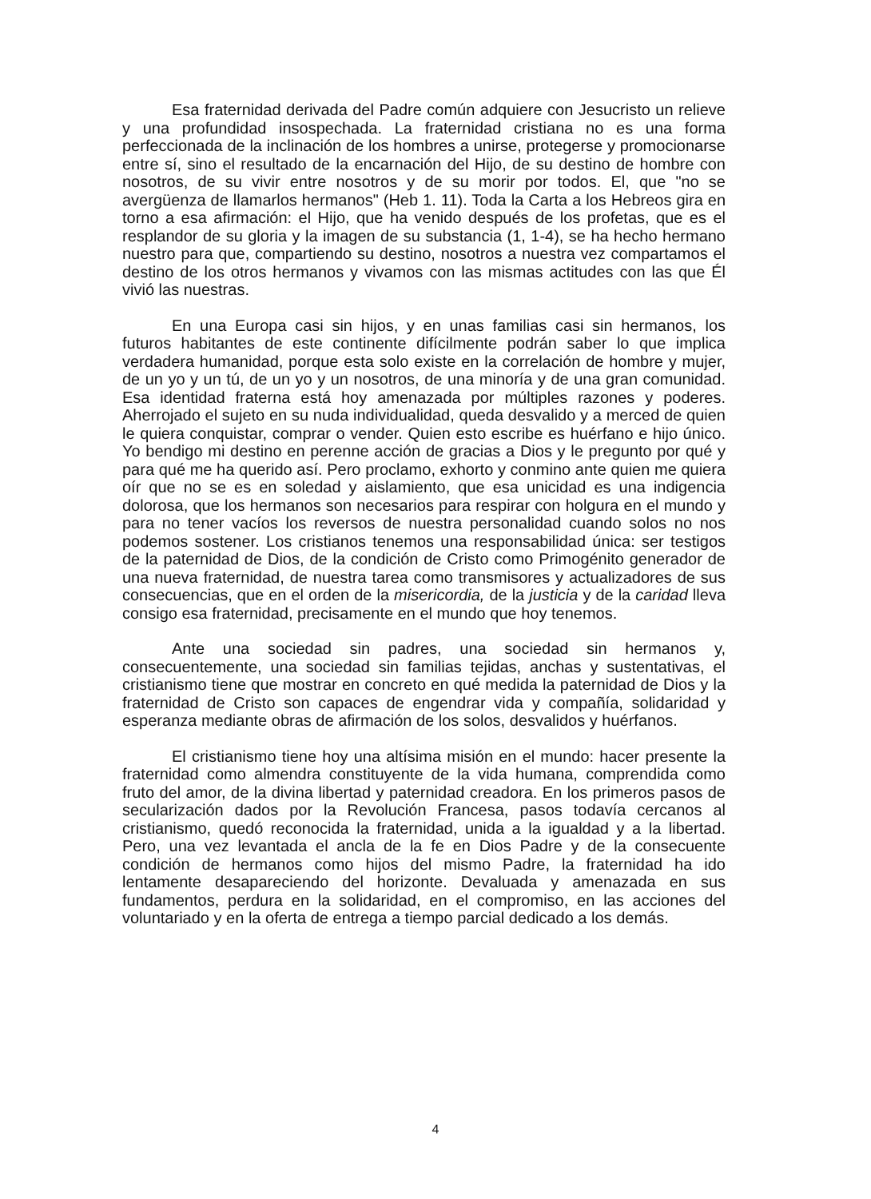Esa fraternidad derivada del Padre común adquiere con Jesucristo un relieve y una profundidad insospechada. La fraternidad cristiana no es una forma perfeccionada de la inclinación de los hombres a unirse, protegerse y promocionarse entre sí, sino el resultado de la encarnación del Hijo, de su destino de hombre con nosotros, de su vivir entre nosotros y de su morir por todos. El, que "no se avergüenza de llamarlos hermanos" (Heb 1. 11). Toda la Carta a los Hebreos gira en torno a esa afirmación: el Hijo, que ha venido después de los profetas, que es el resplandor de su gloria y la imagen de su substancia (1, 1-4), se ha hecho hermano nuestro para que, compartiendo su destino, nosotros a nuestra vez compartamos el destino de los otros hermanos y vivamos con las mismas actitudes con las que Él vivió las nuestras.
En una Europa casi sin hijos, y en unas familias casi sin hermanos, los futuros habitantes de este continente difícilmente podrán saber lo que implica verdadera humanidad, porque esta solo existe en la correlación de hombre y mujer, de un yo y un tú, de un yo y un nosotros, de una minoría y de una gran comunidad. Esa identidad fraterna está hoy amenazada por múltiples razones y poderes. Aherrojado el sujeto en su nuda individualidad, queda desvalido y a merced de quien le quiera conquistar, comprar o vender. Quien esto escribe es huérfano e hijo único. Yo bendigo mi destino en perenne acción de gracias a Dios y le pregunto por qué y para qué me ha querido así. Pero proclamo, exhorto y conmino ante quien me quiera oír que no se es en soledad y aislamiento, que esa unicidad es una indigencia dolorosa, que los hermanos son necesarios para respirar con holgura en el mundo y para no tener vacíos los reversos de nuestra personalidad cuando solos no nos podemos sostener. Los cristianos tenemos una responsabilidad única: ser testigos de la paternidad de Dios, de la condición de Cristo como Primogénito generador de una nueva fraternidad, de nuestra tarea como transmisores y actualizadores de sus consecuencias, que en el orden de la misericordia, de la justicia y de la caridad lleva consigo esa fraternidad, precisamente en el mundo que hoy tenemos.
Ante una sociedad sin padres, una sociedad sin hermanos y, consecuentemente, una sociedad sin familias tejidas, anchas y sustentativas, el cristianismo tiene que mostrar en concreto en qué medida la paternidad de Dios y la fraternidad de Cristo son capaces de engendrar vida y compañía, solidaridad y esperanza mediante obras de afirmación de los solos, desvalidos y huérfanos.
El cristianismo tiene hoy una altísima misión en el mundo: hacer presente la fraternidad como almendra constituyente de la vida humana, comprendida como fruto del amor, de la divina libertad y paternidad creadora. En los primeros pasos de secularización dados por la Revolución Francesa, pasos todavía cercanos al cristianismo, quedó reconocida la fraternidad, unida a la igualdad y a la libertad. Pero, una vez levantada el ancla de la fe en Dios Padre y de la consecuente condición de hermanos como hijos del mismo Padre, la fraternidad ha ido lentamente desapareciendo del horizonte. Devaluada y amenazada en sus fundamentos, perdura en la solidaridad, en el compromiso, en las acciones del voluntariado y en la oferta de entrega a tiempo parcial dedicado a los demás.
4